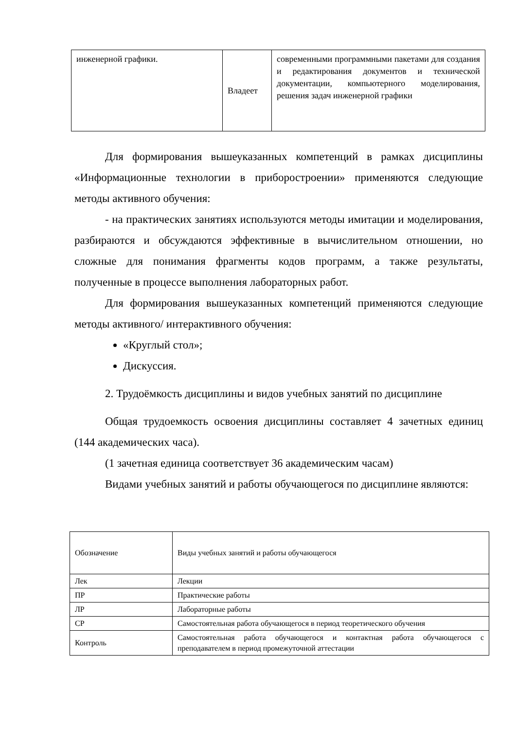| инженерной графики. | Владеет | современными программными пакетами для создания и редактирования документов и технической документации, компьютерного моделирования, решения задач инженерной графики |
Для формирования вышеуказанных компетенций в рамках дисциплины «Информационные технологии в приборостроении» применяются следующие методы активного обучения:
- на практических занятиях используются методы имитации и моделирования, разбираются и обсуждаются эффективные в вычислительном отношении, но сложные для понимания фрагменты кодов программ, а также результаты, полученные в процессе выполнения лабораторных работ.
Для формирования вышеуказанных компетенций применяются следующие методы активного/ интерактивного обучения:
«Круглый стол»;
Дискуссия.
2. Трудоёмкость дисциплины и видов учебных занятий по дисциплине
Общая трудоемкость освоения дисциплины составляет 4 зачетных единиц (144 академических часа).
(1 зачетная единица соответствует 36 академическим часам)
Видами учебных занятий и работы обучающегося по дисциплине являются:
| Обозначение | Виды учебных занятий и работы обучающегося |
| Лек | Лекции |
| ПР | Практические работы |
| ЛР | Лабораторные работы |
| СР | Самостоятельная работа обучающегося в период теоретического обучения |
| Контроль | Самостоятельная работа обучающегося и контактная работа обучающегося с преподавателем в период промежуточной аттестации |